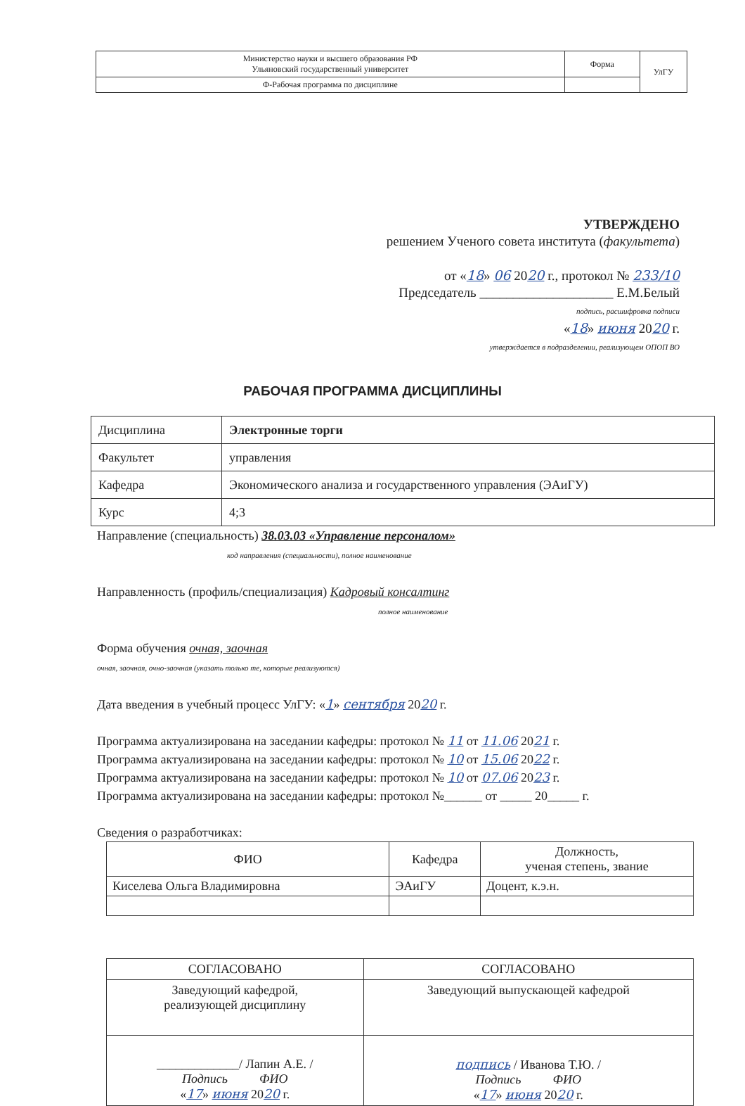| Министерство науки и высшего образования РФ Ульяновский государственный университет | Форма | УлГУ |
| Ф-Рабочая программа по дисциплине | | |
УТВЕРЖДЕНО
решением Ученого совета института (факультета)
от «18» 06 2020 г., протокол № 233/10
Председатель ____________________ Е.М.Белый
подпись, расшифровка подписи
«18» июня 2020 г.
утверждается в подразделении, реализующем ОПОП ВО
РАБОЧАЯ ПРОГРАММА ДИСЦИПЛИНЫ
| Дисциплина | Электронные торги |
| Факультет | управления |
| Кафедра | Экономического анализа и государственного управления (ЭАиГУ) |
| Курс | 4;3 |
Направление (специальность) 38.03.03 «Управление персоналом»
код направления (специальности), полное наименование
Направленность (профиль/специализация) Кадровый консалтинг
полное наименование
Форма обучения очная, заочная
очная, заочная, очно-заочная (указать только те, которые реализуются)
Дата введения в учебный процесс УлГУ: «1» сентября 2020 г.
Программа актуализирована на заседании кафедры: протокол № 11 от 11.06 2021 г.
Программа актуализирована на заседании кафедры: протокол № 10 от 15.06 2022 г.
Программа актуализирована на заседании кафедры: протокол № 10 от 07.06 2023 г.
Программа актуализирована на заседании кафедры: протокол №______ от _____ 20_____ г.
Сведения о разработчиках:
| ФИО | Кафедра | Должность, ученая степень, звание |
| --- | --- | --- |
| Киселева Ольга Владимировна | ЭАиГУ | Доцент, к.э.н. |
| СОГЛАСОВАНО | СОГЛАСОВАНО |
| --- | --- |
| Заведующий кафедрой, реализующей дисциплину | Заведующий выпускающей кафедрой |
| _____________/ Лапин А.Е. / Подпись ФИО « 17 » июня 20 20 г. | подпись / Иванова Т.Ю. / Подпись ФИО « 17 » июня 20 20 г. |